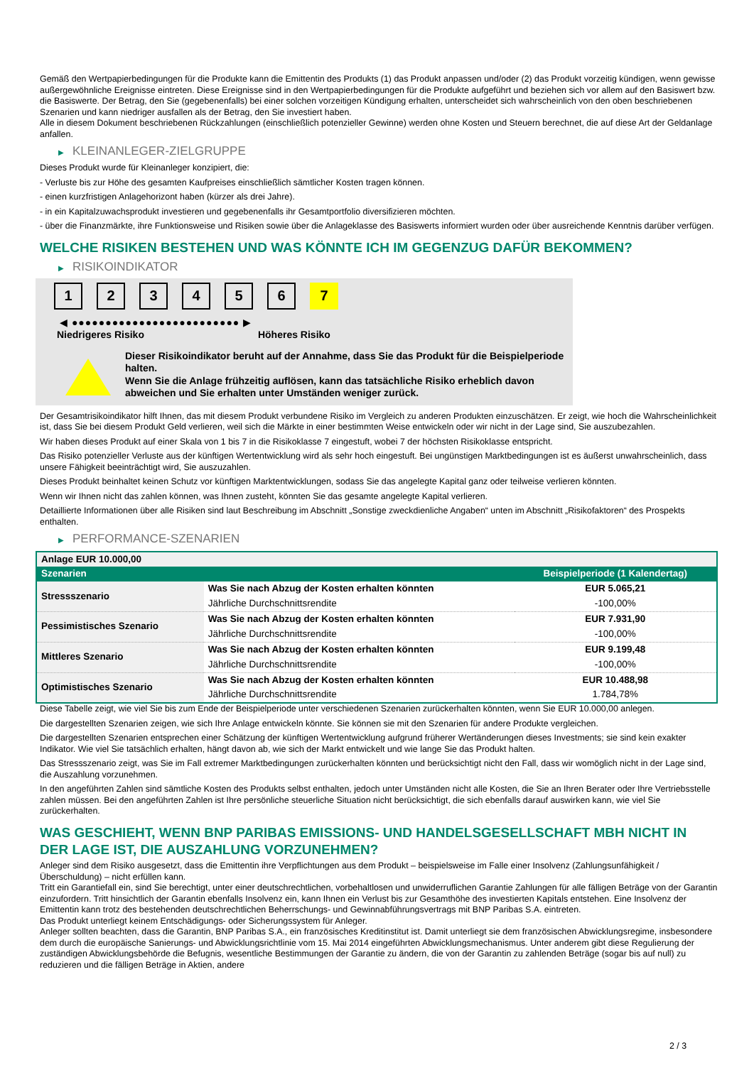Gemäß den Wertpapierbedingungen für die Produkte kann die Emittentin des Produkts (1) das Produkt anpassen und/oder (2) das Produkt vorzeitig kündigen, wenn gewisse außergewöhnliche Ereignisse eintreten. Diese Ereignisse sind in den Wertpapierbedingungen für die Produkte aufgeführt und beziehen sich vor allem auf den Basiswert bzw. die Basiswerte. Der Betrag, den Sie (gegebenenfalls) bei einer solchen vorzeitigen Kündigung erhalten, unterscheidet sich wahrscheinlich von den oben beschriebenen Szenarien und kann niedriger ausfallen als der Betrag, den Sie investiert haben.
Alle in diesem Dokument beschriebenen Rückzahlungen (einschließlich potenzieller Gewinne) werden ohne Kosten und Steuern berechnet, die auf diese Art der Geldanlage anfallen.
▶ KLEINANLEGER-ZIELGRUPPE
Dieses Produkt wurde für Kleinanleger konzipiert, die:
- Verluste bis zur Höhe des gesamten Kaufpreises einschließlich sämtlicher Kosten tragen können.
- einen kurzfristigen Anlagehorizont haben (kürzer als drei Jahre).
- in ein Kapitalzuwachsprodukt investieren und gegebenenfalls ihr Gesamtportfolio diversifizieren möchten.
- über die Finanzmärkte, ihre Funktionsweise und Risiken sowie über die Anlageklasse des Basiswerts informiert wurden oder über ausreichende Kenntnis darüber verfügen.
WELCHE RISIKEN BESTEHEN UND WAS KÖNNTE ICH IM GEGENZUG DAFÜR BEKOMMEN?
▶ RISIKOINDIKATOR
1 2 3 4 5 6 7
◀ ●●●●●●●●●●●●●●●●●●●●●●●●● ▶
Niedrigeres Risiko Höheres Risiko
Dieser Risikoindikator beruht auf der Annahme, dass Sie das Produkt für die Beispielperiode halten.
Wenn Sie die Anlage frühzeitig auflösen, kann das tatsächliche Risiko erheblich davon abweichen und Sie erhalten unter Umständen weniger zurück.
Der Gesamtrisikoindikator hilft Ihnen, das mit diesem Produkt verbundene Risiko im Vergleich zu anderen Produkten einzuschätzen. Er zeigt, wie hoch die Wahrscheinlichkeit ist, dass Sie bei diesem Produkt Geld verlieren, weil sich die Märkte in einer bestimmten Weise entwickeln oder wir nicht in der Lage sind, Sie auszubezahlen.
Wir haben dieses Produkt auf einer Skala von 1 bis 7 in die Risikoklasse 7 eingestuft, wobei 7 der höchsten Risikoklasse entspricht.
Das Risiko potenzieller Verluste aus der künftigen Wertentwicklung wird als sehr hoch eingestuft. Bei ungünstigen Marktbedingungen ist es äußerst unwahrscheinlich, dass unsere Fähigkeit beeinträchtigt wird, Sie auszuzahlen.
Dieses Produkt beinhaltet keinen Schutz vor künftigen Marktentwicklungen, sodass Sie das angelegte Kapital ganz oder teilweise verlieren könnten.
Wenn wir Ihnen nicht das zahlen können, was Ihnen zusteht, könnten Sie das gesamte angelegte Kapital verlieren.
Detaillierte Informationen über alle Risiken sind laut Beschreibung im Abschnitt „Sonstige zweckdienliche Angaben“ unten im Abschnitt „Risikofaktoren“ des Prospekts enthalten.
▶ PERFORMANCE-SZENARIEN
| Anlage EUR 10.000,00 | | |
| --- | --- | --- |
| Szenarien | | Beispielperiode (1 Kalendertag) |
| Stressszenario | Was Sie nach Abzug der Kosten erhalten könnten | EUR 5.065,21 |
| | Jährliche Durchschnittsrendite | -100,00% |
| Pessimistisches Szenario | Was Sie nach Abzug der Kosten erhalten könnten | EUR 7.931,90 |
| | Jährliche Durchschnittsrendite | -100,00% |
| Mittleres Szenario | Was Sie nach Abzug der Kosten erhalten könnten | EUR 9.199,48 |
| | Jährliche Durchschnittsrendite | -100,00% |
| Optimistisches Szenario | Was Sie nach Abzug der Kosten erhalten könnten | EUR 10.488,98 |
| | Jährliche Durchschnittsrendite | 1.784,78% |
Diese Tabelle zeigt, wie viel Sie bis zum Ende der Beispielperiode unter verschiedenen Szenarien zurückerhalten könnten, wenn Sie EUR 10.000,00 anlegen.
Die dargestellten Szenarien zeigen, wie sich Ihre Anlage entwickeln könnte. Sie können sie mit den Szenarien für andere Produkte vergleichen.
Die dargestellten Szenarien entsprechen einer Schätzung der künftigen Wertentwicklung aufgrund früherer Wertänderungen dieses Investments; sie sind kein exakter Indikator. Wie viel Sie tatsächlich erhalten, hängt davon ab, wie sich der Markt entwickelt und wie lange Sie das Produkt halten.
Das Stressszenario zeigt, was Sie im Fall extremer Marktbedingungen zurückerhalten könnten und berücksichtigt nicht den Fall, dass wir womöglich nicht in der Lage sind, die Auszahlung vorzunehmen.
In den angeführten Zahlen sind sämtliche Kosten des Produkts selbst enthalten, jedoch unter Umständen nicht alle Kosten, die Sie an Ihren Berater oder Ihre Vertriebsstelle zahlen müssen. Bei den angeführten Zahlen ist Ihre persönliche steuerliche Situation nicht berücksichtigt, die sich ebenfalls darauf auswirken kann, wie viel Sie zurückerhalten.
WAS GESCHIEHT, WENN BNP PARIBAS EMISSIONS- UND HANDELSGESELLSCHAFT MBH NICHT IN DER LAGE IST, DIE AUSZAHLUNG VORZUNEHMEN?
Anleger sind dem Risiko ausgesetzt, dass die Emittentin ihre Verpflichtungen aus dem Produkt – beispielsweise im Falle einer Insolvenz (Zahlungsunfähigkeit / Überschuldung) – nicht erfüllen kann.
Tritt ein Garantiefall ein, sind Sie berechtigt, unter einer deutschrechtlichen, vorbehaltlosen und unwiderruflichen Garantie Zahlungen für alle fälligen Beträge von der Garantin einzufordern. Tritt hinsichtlich der Garantin ebenfalls Insolvenz ein, kann Ihnen ein Verlust bis zur Gesamthöhe des investierten Kapitals entstehen. Eine Insolvenz der Emittentin kann trotz des bestehenden deutschrechtlichen Beherrschungs- und Gewinnabführungsvertrags mit BNP Paribas S.A. eintreten.
Das Produkt unterliegt keinem Entschädigungs- oder Sicherungssystem für Anleger.
Anleger sollten beachten, dass die Garantin, BNP Paribas S.A., ein französisches Kreditinstitut ist. Damit unterliegt sie dem französischen Abwicklungsregime, insbesondere dem durch die europäische Sanierungs- und Abwicklungsrichtlinie vom 15. Mai 2014 eingeführten Abwicklungsmechanismus. Unter anderem gibt diese Regulierung der zuständigen Abwicklungsbehörde die Befugnis, wesentliche Bestimmungen der Garantie zu ändern, die von der Garantin zu zahlenden Beträge (sogar bis auf null) zu reduzieren und die fälligen Beträge in Aktien, andere
2 / 3